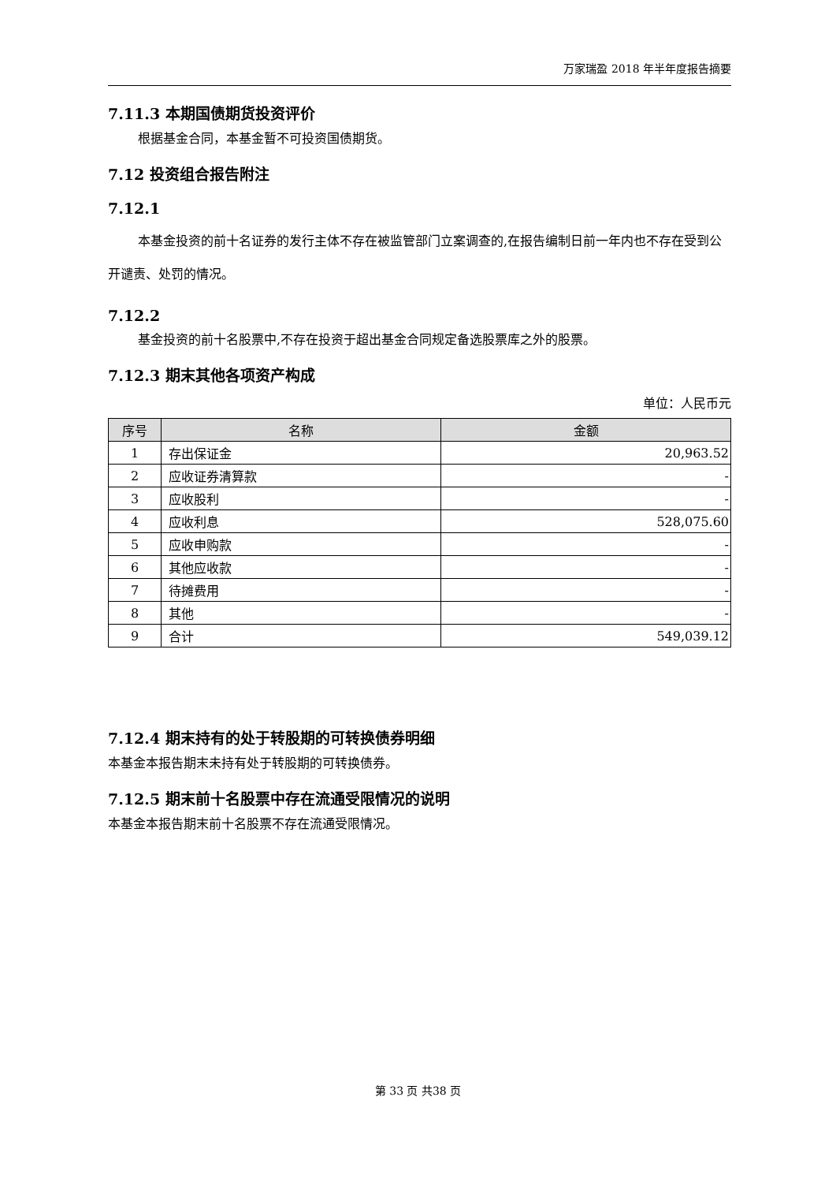万家瑞盈 2018 年半年度报告摘要
7.11.3 本期国债期货投资评价
根据基金合同，本基金暂不可投资国债期货。
7.12 投资组合报告附注
7.12.1
本基金投资的前十名证券的发行主体不存在被监管部门立案调查的,在报告编制日前一年内也不存在受到公开谴责、处罚的情况。
7.12.2
基金投资的前十名股票中,不存在投资于超出基金合同规定备选股票库之外的股票。
7.12.3 期末其他各项资产构成
单位：人民币元
| 序号 | 名称 | 金额 |
| --- | --- | --- |
| 1 | 存出保证金 | 20,963.52 |
| 2 | 应收证券清算款 | - |
| 3 | 应收股利 | - |
| 4 | 应收利息 | 528,075.60 |
| 5 | 应收申购款 | - |
| 6 | 其他应收款 | - |
| 7 | 待摊费用 | - |
| 8 | 其他 | - |
| 9 | 合计 | 549,039.12 |
7.12.4 期末持有的处于转股期的可转换债券明细
本基金本报告期末未持有处于转股期的可转换债券。
7.12.5 期末前十名股票中存在流通受限情况的说明
本基金本报告期末前十名股票不存在流通受限情况。
第 33 页 共38 页